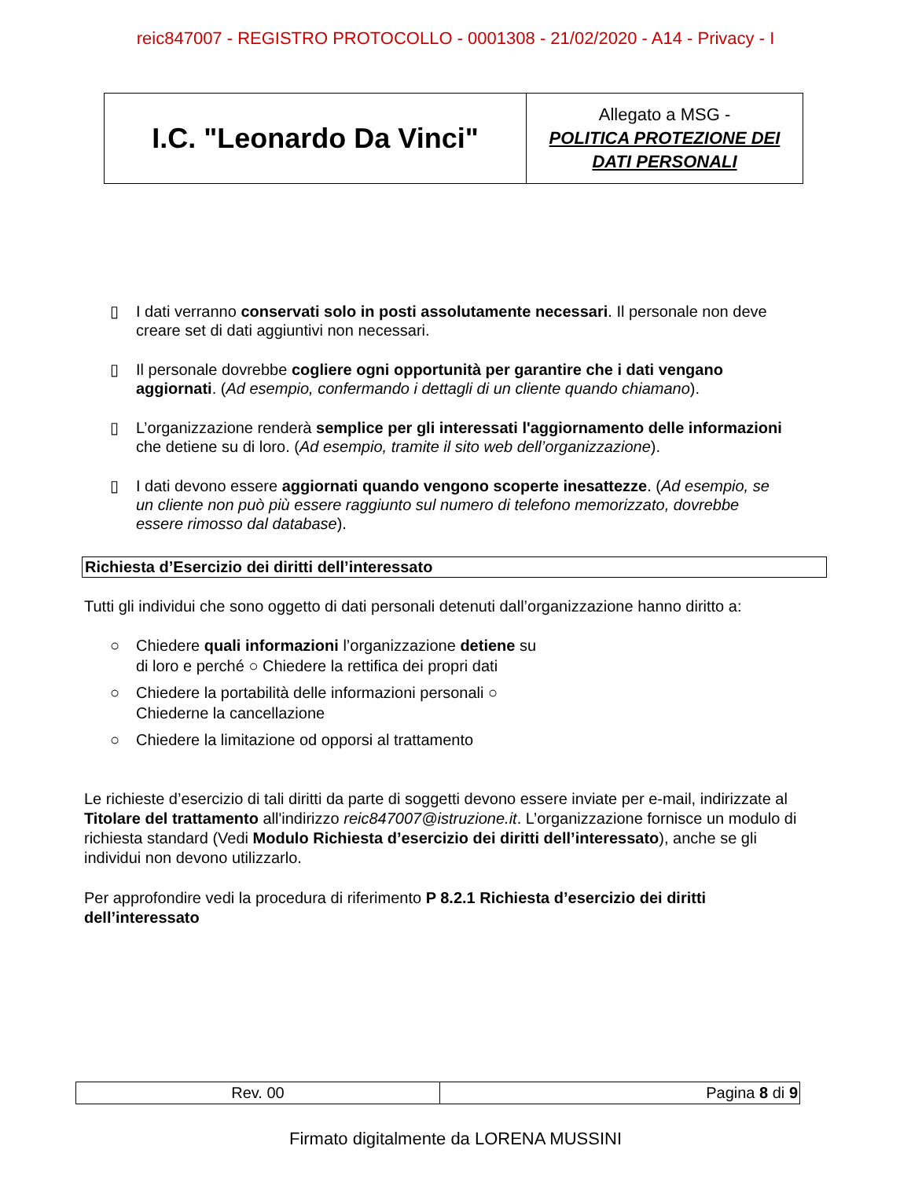reic847007 - REGISTRO PROTOCOLLO - 0001308 - 21/02/2020 - A14 - Privacy - I
| I.C. "Leonardo Da Vinci" | Allegato a MSG - POLITICA PROTEZIONE DEI DATI PERSONALI |
▯ I dati verranno conservati solo in posti assolutamente necessari. Il personale non deve creare set di dati aggiuntivi non necessari.
▯ Il personale dovrebbe cogliere ogni opportunità per garantire che i dati vengano aggiornati. (Ad esempio, confermando i dettagli di un cliente quando chiamano).
▯ L’organizzazione renderà semplice per gli interessati l'aggiornamento delle informazioni che detiene su di loro. (Ad esempio, tramite il sito web dell’organizzazione).
▯ I dati devono essere aggiornati quando vengono scoperte inesattezze. (Ad esempio, se un cliente non può più essere raggiunto sul numero di telefono memorizzato, dovrebbe essere rimosso dal database).
Richiesta d’Esercizio dei diritti dell’interessato
Tutti gli individui che sono oggetto di dati personali detenuti dall’organizzazione hanno diritto a:
○ Chiedere quali informazioni l’organizzazione detiene su di loro e perché ○ Chiedere la rettifica dei propri dati
○ Chiedere la portabilità delle informazioni personali ○ Chiederne la cancellazione
○ Chiedere la limitazione od opporsi al trattamento
Le richieste d’esercizio di tali diritti da parte di soggetti devono essere inviate per e-mail, indirizzate al Titolare del trattamento all'indirizzo reic847007@istruzione.it. L’organizzazione fornisce un modulo di richiesta standard (Vedi Modulo Richiesta d’esercizio dei diritti dell’interessato), anche se gli individui non devono utilizzarlo.
Per approfondire vedi la procedura di riferimento P 8.2.1 Richiesta d’esercizio dei diritti dell’interessato
| Rev. 00 | Pagina 8 di 9 |
Firmato digitalmente da LORENA MUSSINI